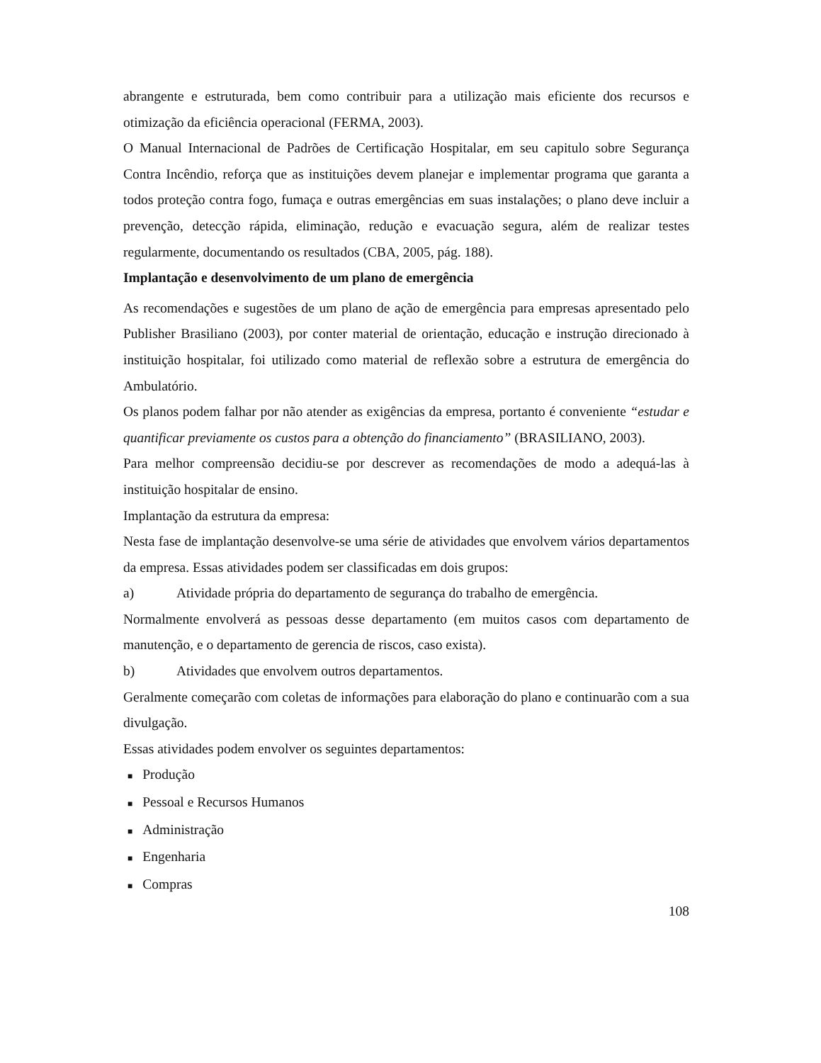abrangente e estruturada, bem como contribuir para a utilização mais eficiente dos recursos e otimização da eficiência operacional (FERMA, 2003).
O Manual Internacional de Padrões de Certificação Hospitalar, em seu capitulo sobre Segurança Contra Incêndio, reforça que as instituições devem planejar e implementar programa que garanta a todos proteção contra fogo, fumaça e outras emergências em suas instalações; o plano deve incluir a prevenção, detecção rápida, eliminação, redução e evacuação segura, além de realizar testes regularmente, documentando os resultados (CBA, 2005, pág. 188).
Implantação e desenvolvimento de um plano de emergência
As recomendações e sugestões de um plano de ação de emergência para empresas apresentado pelo Publisher Brasiliano (2003), por conter material de orientação, educação e instrução direcionado à instituição hospitalar, foi utilizado como material de reflexão sobre a estrutura de emergência do Ambulatório.
Os planos podem falhar por não atender as exigências da empresa, portanto é conveniente “estudar e quantificar previamente os custos para a obtenção do financiamento” (BRASILIANO, 2003).
Para melhor compreensão decidiu-se por descrever as recomendações de modo a adequá-las à instituição hospitalar de ensino.
Implantação da estrutura da empresa:
Nesta fase de implantação desenvolve-se uma série de atividades que envolvem vários departamentos da empresa. Essas atividades podem ser classificadas em dois grupos:
a) Atividade própria do departamento de segurança do trabalho de emergência.
Normalmente envolverá as pessoas desse departamento (em muitos casos com departamento de manutenção, e o departamento de gerencia de riscos, caso exista).
b) Atividades que envolvem outros departamentos.
Geralmente começarão com coletas de informações para elaboração do plano e continuarão com a sua divulgação.
Essas atividades podem envolver os seguintes departamentos:
■ Produção
■ Pessoal e Recursos Humanos
■ Administração
■ Engenharia
■ Compras
108